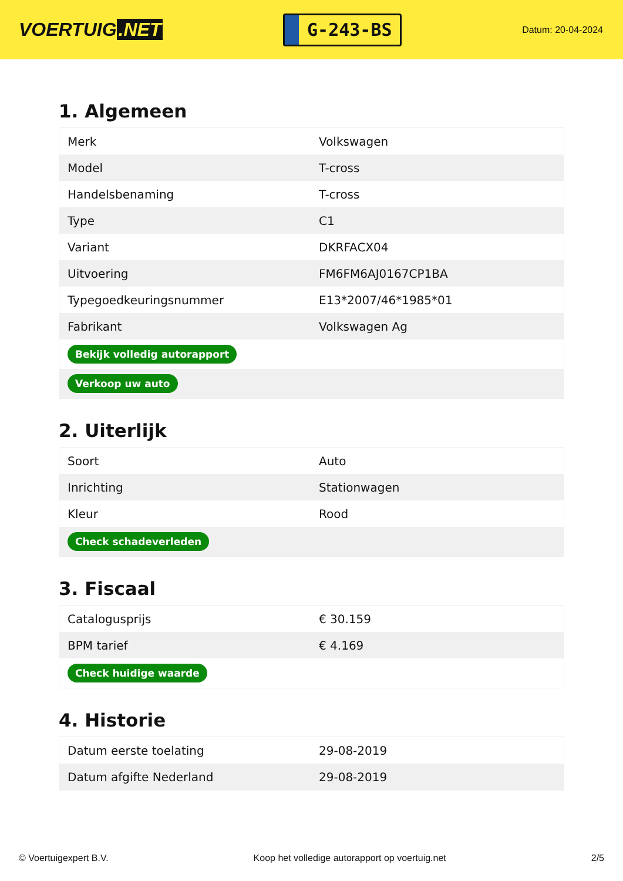VOERTUIG.NET
G-243-BS
Datum: 20-04-2024
1. Algemeen
| Merk | Volkswagen |
| Model | T-cross |
| Handelsbenaming | T-cross |
| Type | C1 |
| Variant | DKRFACX04 |
| Uitvoering | FM6FM6AJ0167CP1BA |
| Typegoedkeuringsnummer | E13*2007/46*1985*01 |
| Fabrikant | Volkswagen Ag |
| Bekijk volledig autorapport | |
| Verkoop uw auto | |
2. Uiterlijk
| Soort | Auto |
| Inrichting | Stationwagen |
| Kleur | Rood |
| Check schadeverleden | |
3. Fiscaal
| Catalogusprijs | € 30.159 |
| BPM tarief | € 4.169 |
| Check huidige waarde | |
4. Historie
| Datum eerste toelating | 29-08-2019 |
| Datum afgifte Nederland | 29-08-2019 |
© Voertuigexpert B.V. Koop het volledige autorapport op voertuig.net 2/5